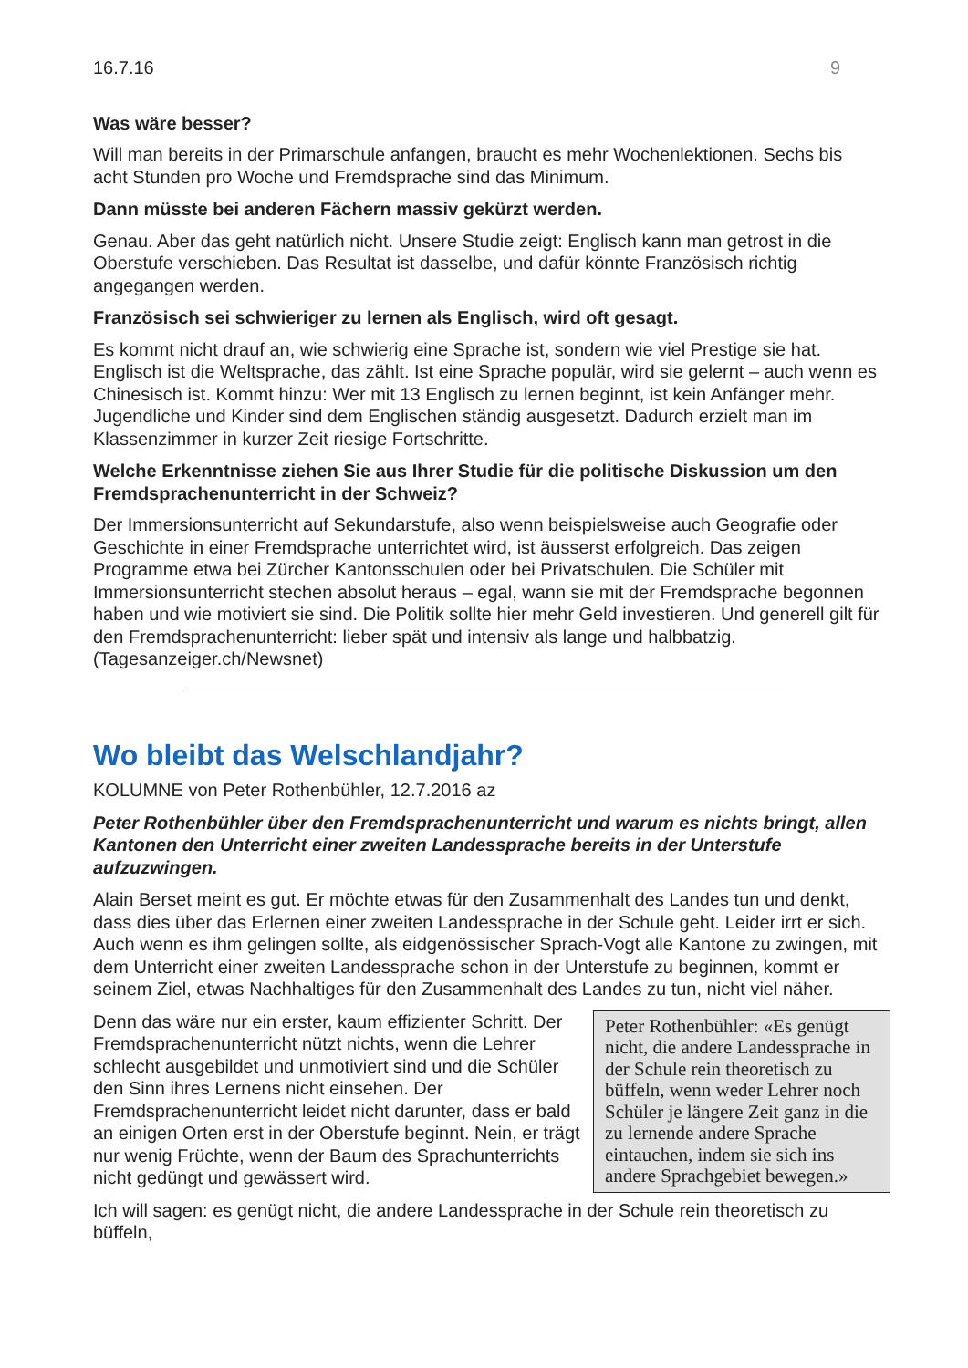16.7.16 9
Was wäre besser?
Will man bereits in der Primarschule anfangen, braucht es mehr Wochenlektionen. Sechs bis acht Stunden pro Woche und Fremdsprache sind das Minimum.
Dann müsste bei anderen Fächern massiv gekürzt werden.
Genau. Aber das geht natürlich nicht. Unsere Studie zeigt: Englisch kann man getrost in die Oberstufe verschieben. Das Resultat ist dasselbe, und dafür könnte Französisch richtig angegangen werden.
Französisch sei schwieriger zu lernen als Englisch, wird oft gesagt.
Es kommt nicht drauf an, wie schwierig eine Sprache ist, sondern wie viel Prestige sie hat. Englisch ist die Weltsprache, das zählt. Ist eine Sprache populär, wird sie gelernt – auch wenn es Chinesisch ist. Kommt hinzu: Wer mit 13 Englisch zu lernen beginnt, ist kein Anfänger mehr. Jugendliche und Kinder sind dem Englischen ständig ausgesetzt. Dadurch erzielt man im Klassenzimmer in kurzer Zeit riesige Fortschritte.
Welche Erkenntnisse ziehen Sie aus Ihrer Studie für die politische Diskussion um den Fremdsprachenunterricht in der Schweiz?
Der Immersionsunterricht auf Sekundarstufe, also wenn beispielsweise auch Geografie oder Geschichte in einer Fremdsprache unterrichtet wird, ist äusserst erfolgreich. Das zeigen Programme etwa bei Zürcher Kantonsschulen oder bei Privatschulen. Die Schüler mit Immersionsunterricht stechen absolut heraus – egal, wann sie mit der Fremdsprache begonnen haben und wie motiviert sie sind. Die Politik sollte hier mehr Geld investieren. Und generell gilt für den Fremdsprachenunterricht: lieber spät und intensiv als lange und halbbatzig. (Tagesanzeiger.ch/Newsnet)
Wo bleibt das Welschlandjahr?
KOLUMNE von Peter Rothenbühler, 12.7.2016 az
Peter Rothenbühler über den Fremdsprachenunterricht und warum es nichts bringt, allen Kantonen den Unterricht einer zweiten Landessprache bereits in der Unterstufe aufzuzwingen.
Alain Berset meint es gut. Er möchte etwas für den Zusammenhalt des Landes tun und denkt, dass dies über das Erlernen einer zweiten Landessprache in der Schule geht. Leider irrt er sich. Auch wenn es ihm gelingen sollte, als eidgenössischer Sprach-Vogt alle Kantone zu zwingen, mit dem Unterricht einer zweiten Landessprache schon in der Unterstufe zu beginnen, kommt er seinem Ziel, etwas Nachhaltiges für den Zusammenhalt des Landes zu tun, nicht viel näher.
Peter Rothenbühler: «Es genügt nicht, die andere Landessprache in der Schule rein theoretisch zu büffeln, wenn weder Lehrer noch Schüler je längere Zeit ganz in die zu lernende andere Sprache eintauchen, indem sie sich ins andere Sprachgebiet bewegen.»
Denn das wäre nur ein erster, kaum effizienter Schritt. Der Fremdsprachenunterricht nützt nichts, wenn die Lehrer schlecht ausgebildet und unmotiviert sind und die Schüler den Sinn ihres Lernens nicht einsehen. Der Fremdsprachenunterricht leidet nicht darunter, dass er bald an einigen Orten erst in der Oberstufe beginnt. Nein, er trägt nur wenig Früchte, wenn der Baum des Sprachunterrichts nicht gedüngt und gewässert wird.
Ich will sagen: es genügt nicht, die andere Landessprache in der Schule rein theoretisch zu büffeln,